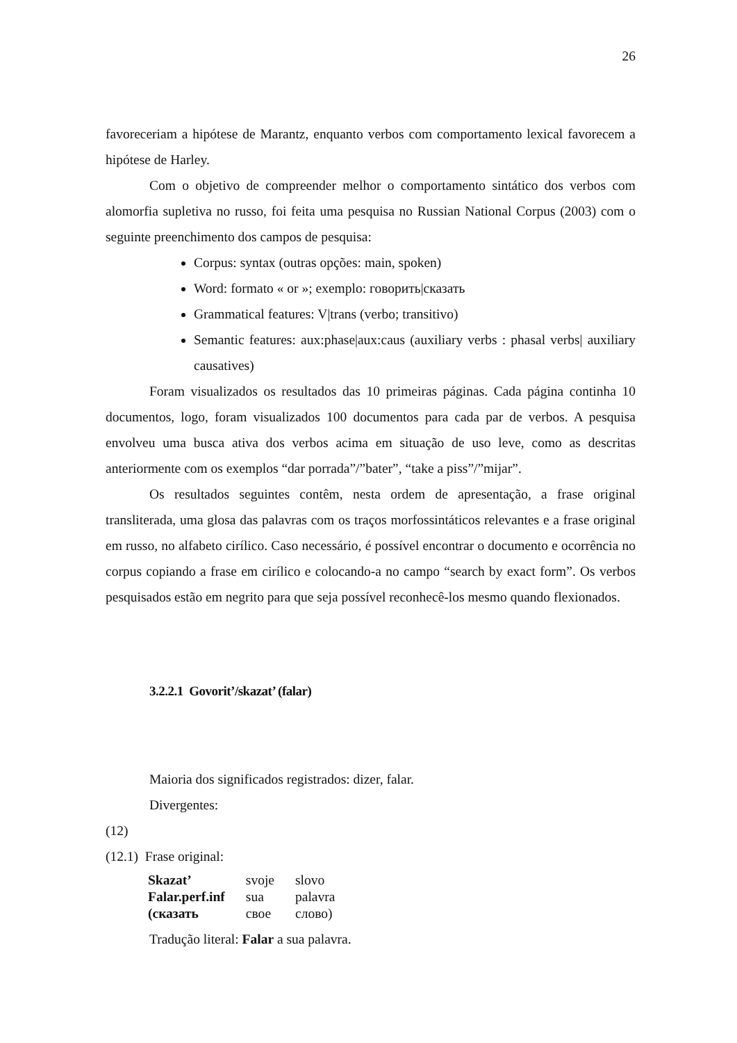26
favoreceriam a hipótese de Marantz, enquanto verbos com comportamento lexical favorecem a hipótese de Harley.
Com o objetivo de compreender melhor o comportamento sintático dos verbos com alomorfia supletiva no russo, foi feita uma pesquisa no Russian National Corpus (2003) com o seguinte preenchimento dos campos de pesquisa:
Corpus: syntax (outras opções: main, spoken)
Word: formato « or »; exemplo: говорить|сказать
Grammatical features: V|trans (verbo; transitivo)
Semantic features: aux:phase|aux:caus (auxiliary verbs : phasal verbs| auxiliary causatives)
Foram visualizados os resultados das 10 primeiras páginas. Cada página continha 10 documentos, logo, foram visualizados 100 documentos para cada par de verbos. A pesquisa envolveu uma busca ativa dos verbos acima em situação de uso leve, como as descritas anteriormente com os exemplos “dar porrada”/”bater”, “take a piss”/”mijar”.
Os resultados seguintes contêm, nesta ordem de apresentação, a frase original transliterada, uma glosa das palavras com os traços morfossintáticos relevantes e a frase original em russo, no alfabeto cirílico. Caso necessário, é possível encontrar o documento e ocorrência no corpus copiando a frase em cirílico e colocando-a no campo “search by exact form”. Os verbos pesquisados estão em negrito para que seja possível reconhecê-los mesmo quando flexionados.
3.2.2.1 Govorit’/skazat’ (falar)
Maioria dos significados registrados: dizer, falar.
Divergentes:
(12)
(12.1) Frase original:
| Skazat’ | svoje | slovo |
| Falar.perf.inf | sua | palavra |
| (сказать | свое | слово) |
Tradução literal: Falar a sua palavra.